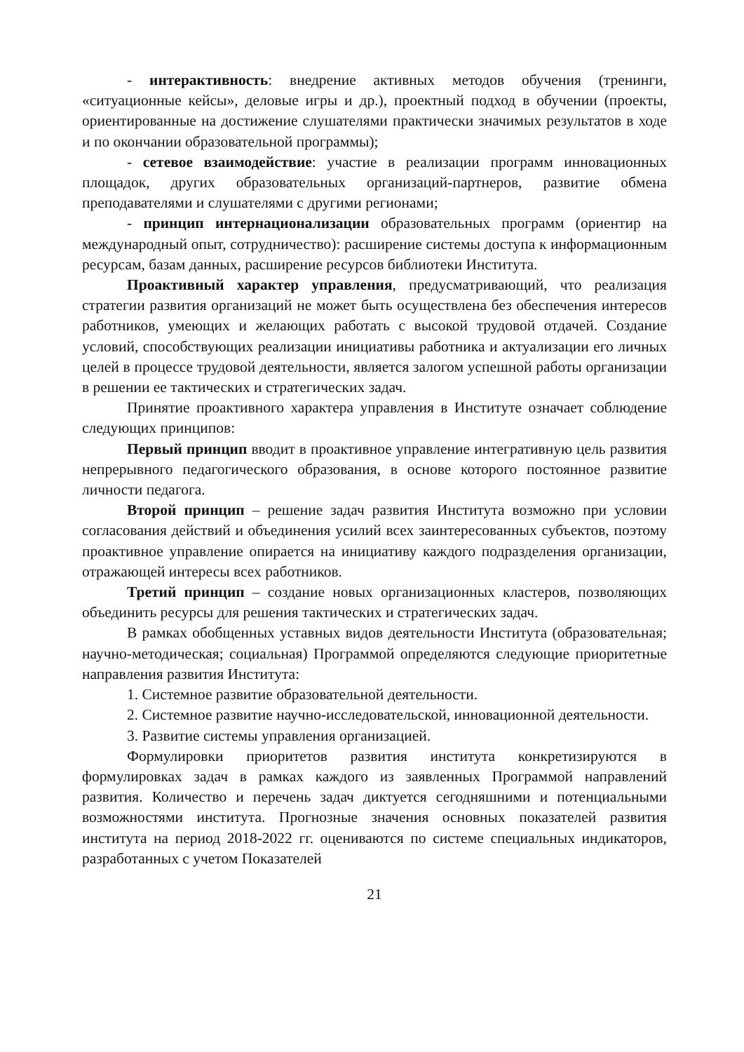- интерактивность: внедрение активных методов обучения (тренинги, «ситуационные кейсы», деловые игры и др.), проектный подход в обучении (проекты, ориентированные на достижение слушателями практически значимых результатов в ходе и по окончании образовательной программы);
- сетевое взаимодействие: участие в реализации программ инновационных площадок, других образовательных организаций-партнеров, развитие обмена преподавателями и слушателями с другими регионами;
- принцип интернационализации образовательных программ (ориентир на международный опыт, сотрудничество): расширение системы доступа к информационным ресурсам, базам данных, расширение ресурсов библиотеки Института.
Проактивный характер управления, предусматривающий, что реализация стратегии развития организаций не может быть осуществлена без обеспечения интересов работников, умеющих и желающих работать с высокой трудовой отдачей. Создание условий, способствующих реализации инициативы работника и актуализации его личных целей в процессе трудовой деятельности, является залогом успешной работы организации в решении ее тактических и стратегических задач.
Принятие проактивного характера управления в Институте означает соблюдение следующих принципов:
Первый принцип вводит в проактивное управление интегративную цель развития непрерывного педагогического образования, в основе которого постоянное развитие личности педагога.
Второй принцип – решение задач развития Института возможно при условии согласования действий и объединения усилий всех заинтересованных субъектов, поэтому проактивное управление опирается на инициативу каждого подразделения организации, отражающей интересы всех работников.
Третий принцип – создание новых организационных кластеров, позволяющих объединить ресурсы для решения тактических и стратегических задач.
В рамках обобщенных уставных видов деятельности Института (образовательная; научно-методическая; социальная) Программой определяются следующие приоритетные направления развития Института:
1. Системное развитие образовательной деятельности.
2. Системное развитие научно-исследовательской, инновационной деятельности.
3. Развитие системы управления организацией.
Формулировки приоритетов развития института конкретизируются в формулировках задач в рамках каждого из заявленных Программой направлений развития. Количество и перечень задач диктуется сегодняшними и потенциальными возможностями института. Прогнозные значения основных показателей развития института на период 2018-2022 гг. оцениваются по системе специальных индикаторов, разработанных с учетом Показателей
21